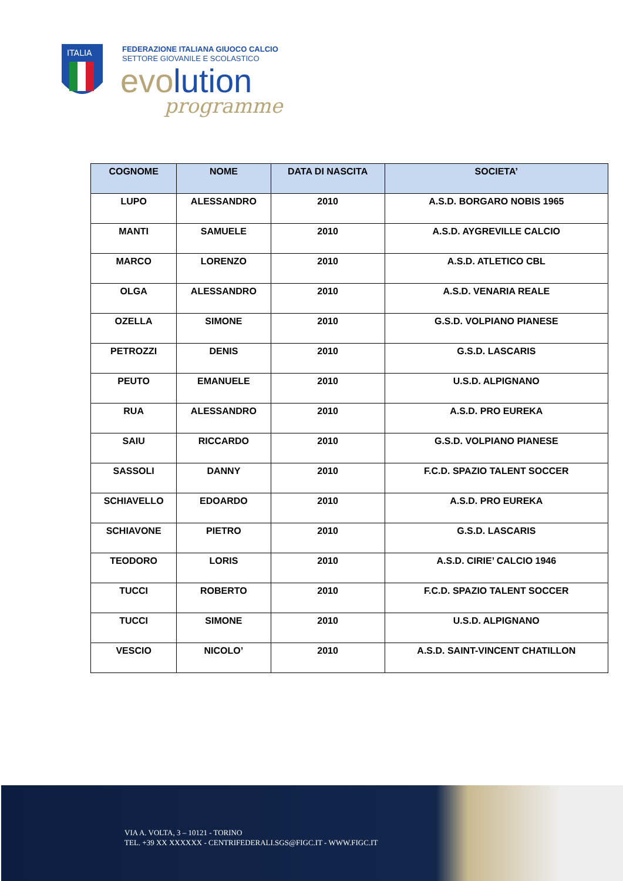ITALIA
FEDERAZIONE ITALIANA GIUOCO CALCIO
SETTORE GIOVANILE E SCOLASTICO
evolution
programme
| COGNOME | NOME | DATA DI NASCITA | SOCIETA’ |
| --- | --- | --- | --- |
| LUPO | ALESSANDRO | 2010 | A.S.D. BORGARO NOBIS 1965 |
| MANTI | SAMUELE | 2010 | A.S.D. AYGREVILLE CALCIO |
| MARCO | LORENZO | 2010 | A.S.D. ATLETICO CBL |
| OLGA | ALESSANDRO | 2010 | A.S.D. VENARIA REALE |
| OZELLA | SIMONE | 2010 | G.S.D. VOLPIANO PIANESE |
| PETROZZI | DENIS | 2010 | G.S.D. LASCARIS |
| PEUTO | EMANUELE | 2010 | U.S.D. ALPIGNANO |
| RUA | ALESSANDRO | 2010 | A.S.D. PRO EUREKA |
| SAIU | RICCARDO | 2010 | G.S.D. VOLPIANO PIANESE |
| SASSOLI | DANNY | 2010 | F.C.D. SPAZIO TALENT SOCCER |
| SCHIAVELLO | EDOARDO | 2010 | A.S.D. PRO EUREKA |
| SCHIAVONE | PIETRO | 2010 | G.S.D. LASCARIS |
| TEODORO | LORIS | 2010 | A.S.D. CIRIE’ CALCIO 1946 |
| TUCCI | ROBERTO | 2010 | F.C.D. SPAZIO TALENT SOCCER |
| TUCCI | SIMONE | 2010 | U.S.D. ALPIGNANO |
| VESCIO | NICOLO’ | 2010 | A.S.D. SAINT-VINCENT CHATILLON |
VIA A. VOLTA, 3 – 10121 - TORINO
TEL. +39 XX XXXXXX - CENTRIFEDERALI.SGS@FIGC.IT - WWW.FIGC.IT